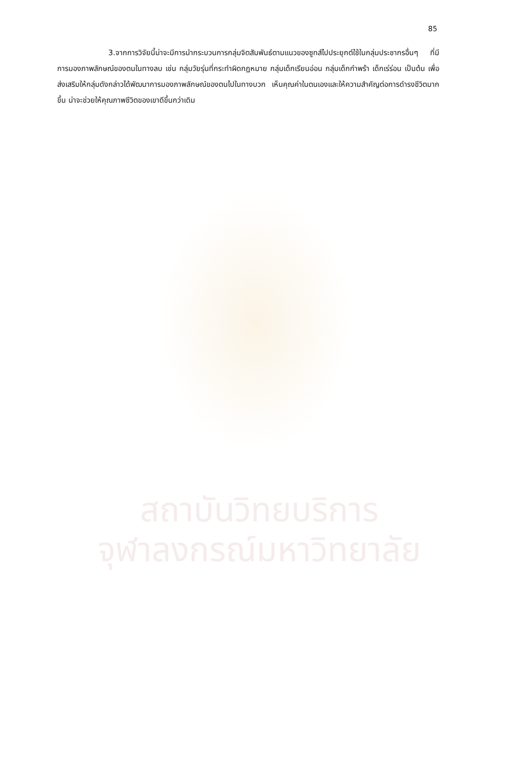85
3.จากการวิจัยนี้น่าจะมีการนำกระบวนการกลุ่มจิตสัมพันธ์ตามแนวของซูทส์ไปประยุกต์ใช้ในกลุ่มประชากรอื่นๆ ที่มีการมองภาพลักษณ์ของตนในทางลบ เช่น กลุ่มวัยรุ่นที่กระทำผิดกฎหมาย กลุ่มเด็กเรียนอ่อน กลุ่มเด็กกำพร้า เด็กเร่ร่อน เป็นต้น เพื่อส่งเสริมให้กลุ่มดังกล่าวได้พัฒนาการมองภาพลักษณ์ของตนไปในทางบวก เห็นคุณค่าในตนเองและให้ความสำคัญต่อการดำรงชีวิตมากขึ้น น่าจะช่วยให้คุณภาพชีวิตของเขาดีขึ้นกว่าเดิม
สถาบันวิทยบริการ
จุฬาลงกรณ์มหาวิทยาลัย